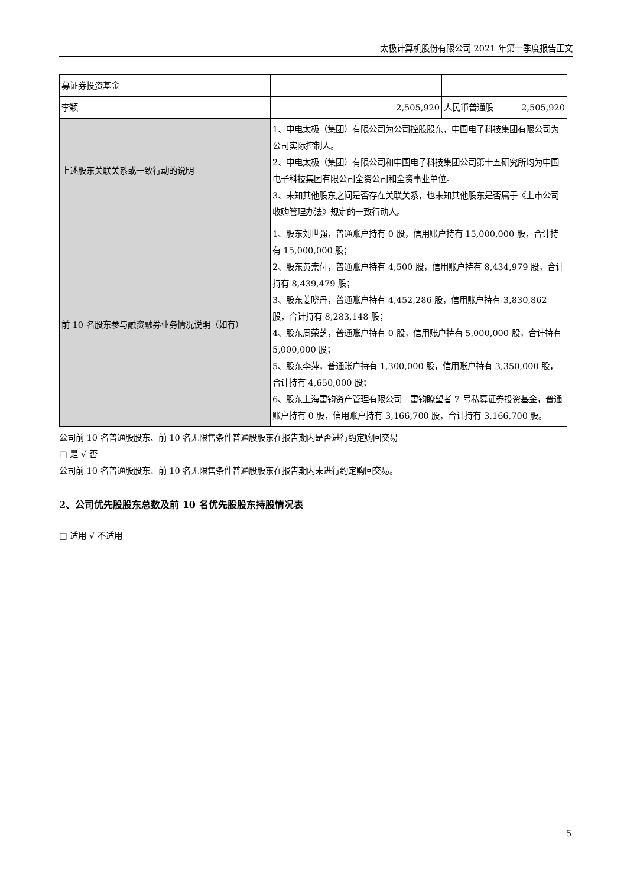太极计算机股份有限公司 2021 年第一季度报告正文
| 募证券投资基金 | | | |
| 李颖 | 2,505,920 | 人民币普通股 | 2,505,920 |
| 上述股东关联关系或一致行动的说明 | 1、中电太极（集团）有限公司为公司控股股东，中国电子科技集团有限公司为公司实际控制人。 2、中电太极（集团）有限公司和中国电子科技集团公司第十五研究所均为中国电子科技集团有限公司全资公司和全资事业单位。 3、未知其他股东之间是否存在关联关系，也未知其他股东是否属于《上市公司收购管理办法》规定的一致行动人。 | | |
| 前 10 名股东参与融资融券业务情况说明（如有） | 1、股东刘世强，普通账户持有 0 股，信用账户持有 15,000,000 股，合计持有 15,000,000 股； 2、股东黄崇付，普通账户持有 4,500 股，信用账户持有 8,434,979 股，合计持有 8,439,479 股； 3、股东姜晓丹，普通账户持有 4,452,286 股，信用账户持有 3,830,862 股，合计持有 8,283,148 股； 4、股东周荣芝，普通账户持有 0 股，信用账户持有 5,000,000 股，合计持有 5,000,000 股； 5、股东李萍，普通账户持有 1,300,000 股，信用账户持有 3,350,000 股，合计持有 4,650,000 股； 6、股东上海雷钧资产管理有限公司－雷钧瞭望者 7 号私募证券投资基金，普通账户持有 0 股，信用账户持有 3,166,700 股，合计持有 3,166,700 股。 | | |
公司前 10 名普通股股东、前 10 名无限售条件普通股股东在报告期内是否进行约定购回交易
□ 是 √ 否
公司前 10 名普通股股东、前 10 名无限售条件普通股股东在报告期内未进行约定购回交易。
2、公司优先股股东总数及前 10 名优先股股东持股情况表
□ 适用 √ 不适用
5